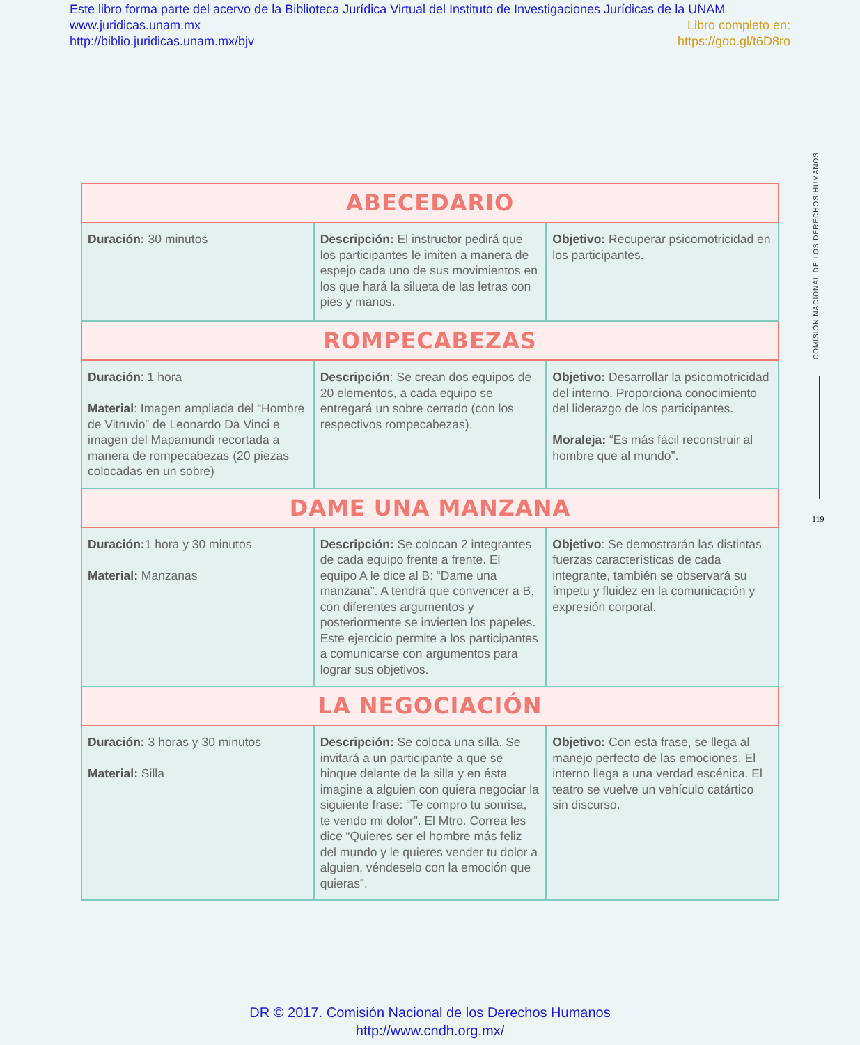Este libro forma parte del acervo de la Biblioteca Jurídica Virtual del Instituto de Investigaciones Jurídicas de la UNAM
www.juridicas.unam.mx Libro completo en:
http://biblio.juridicas.unam.mx/bjv https://goo.gl/t6D8ro
| ABECEDARIO | | |
| --- | --- | --- |
| Duración: 30 minutos | Descripción: El instructor pedirá que los participantes le imiten a manera de espejo cada uno de sus movimientos en los que hará la silueta de las letras con pies y manos. | Objetivo: Recuperar psicomotricidad en los participantes. |
| ROMPECABEZAS | | |
| Duración : 1 hora Material : Imagen ampliada del “Hombre de Vitruvio” de Leonardo Da Vinci e imagen del Mapamundi recortada a manera de rompecabezas (20 piezas colocadas en un sobre) | Descripción : Se crean dos equipos de 20 elementos, a cada equipo se entregará un sobre cerrado (con los respectivos rompecabezas). | Objetivo: Desarrollar la psicomotricidad del interno. Proporciona conocimiento del liderazgo de los participantes. Moraleja: “Es más fácil reconstruir al hombre que al mundo”. |
| DAME UNA MANZANA | | |
| Duración: 1 hora y 30 minutos Material: Manzanas | Descripción: Se colocan 2 integrantes de cada equipo frente a frente. El equipo A le dice al B: “Dame una manzana”. A tendrá que convencer a B, con diferentes argumentos y posteriormente se invierten los papeles. Este ejercicio permite a los participantes a comunicarse con argumentos para lograr sus objetivos. | Objetivo : Se demostrarán las distintas fuerzas características de cada integrante, también se observará su ímpetu y fluidez en la comunicación y expresión corporal. |
| LA NEGOCIACIÓN | | |
| Duración: 3 horas y 30 minutos Material: Silla | Descripción: Se coloca una silla. Se invitará a un participante a que se hinque delante de la silla y en ésta imagine a alguien con quiera negociar la siguiente frase: “Te compro tu sonrisa, te vendo mi dolor”. El Mtro. Correa les dice “Quieres ser el hombre más feliz del mundo y le quieres vender tu dolor a alguien, véndeselo con la emoción que quieras”. | Objetivo: Con esta frase, se llega al manejo perfecto de las emociones. El interno llega a una verdad escénica. El teatro se vuelve un vehículo catártico sin discurso. |
COMISIÓN NACIONAL DE LOS DERECHOS HUMANOS
119
DR © 2017. Comisión Nacional de los Derechos Humanos
http://www.cndh.org.mx/